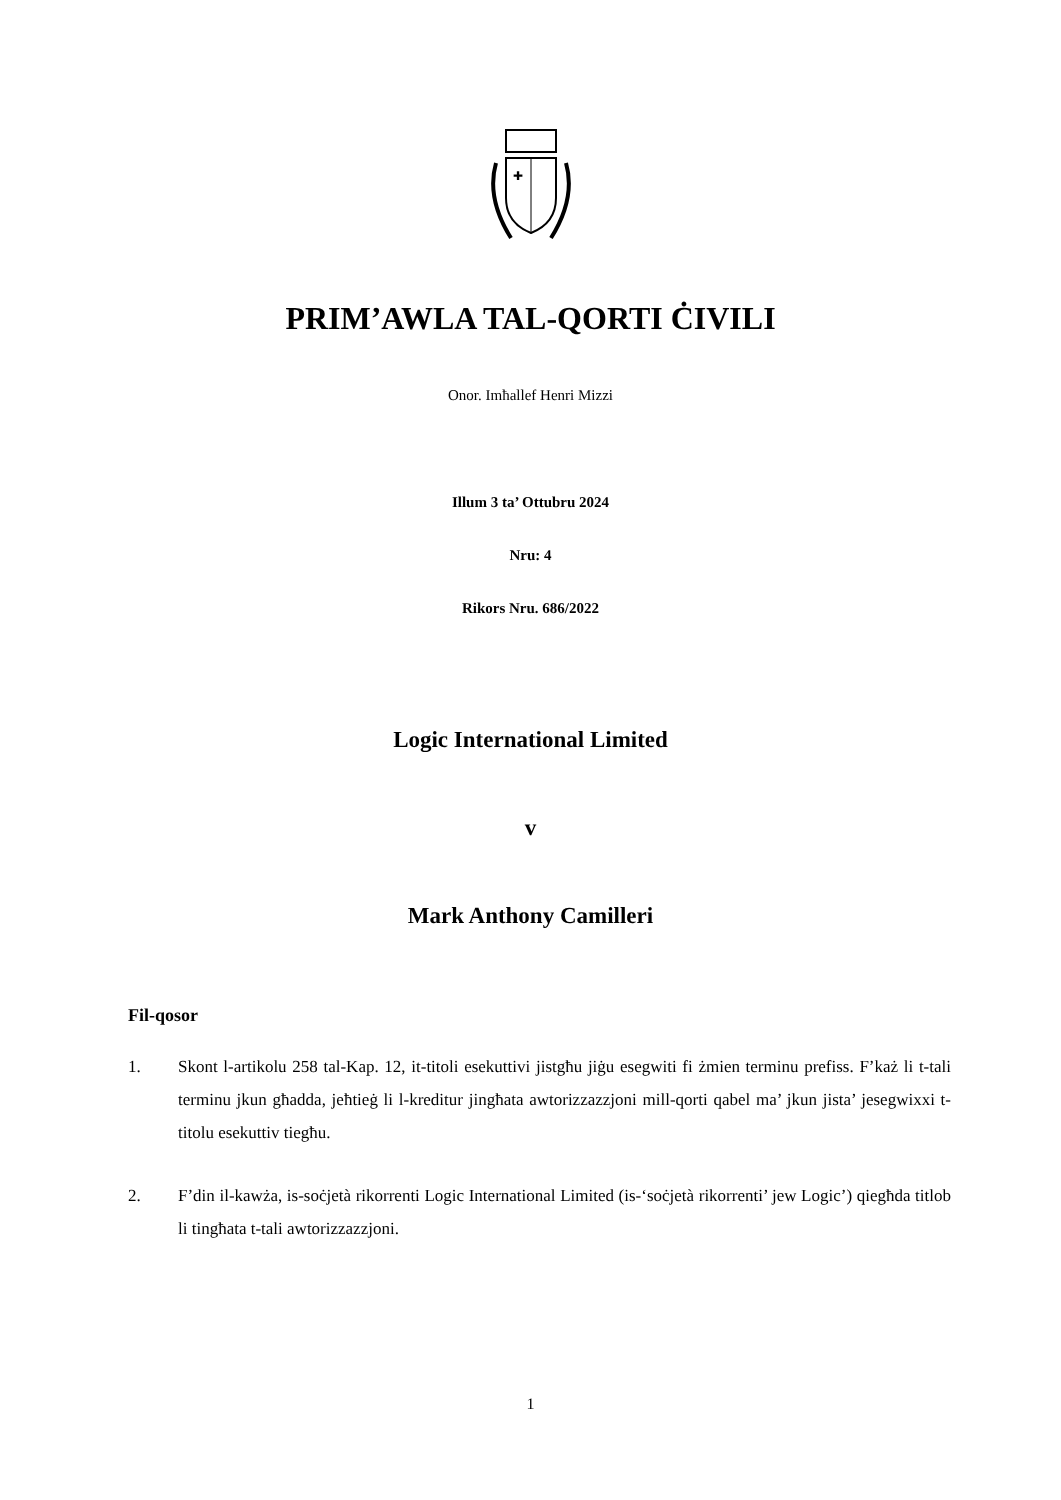✚
PRIM’AWLA TAL-QORTI ĊIVILI
Onor. Imħallef Henri Mizzi
Illum 3 ta’ Ottubru 2024
Nru: 4
Rikors Nru. 686/2022
Logic International Limited
v
Mark Anthony Camilleri
Fil-qosor
1. Skont l-artikolu 258 tal-Kap. 12, it-titoli esekuttivi jistgħu jiġu esegwiti fi żmien terminu prefiss. F’każ li t-tali terminu jkun għadda, jeħtieġ li l-kreditur jingħata awtorizzazzjoni mill-qorti qabel ma’ jkun jista’ jesegwixxi t-titolu esekuttiv tiegħu.
2. F’din il-kawża, is-soċjetà rikorrenti Logic International Limited (is-‘soċjetà rikorrenti’ jew Logic’) qiegħda titlob li tingħata t-tali awtorizzazzjoni.
1